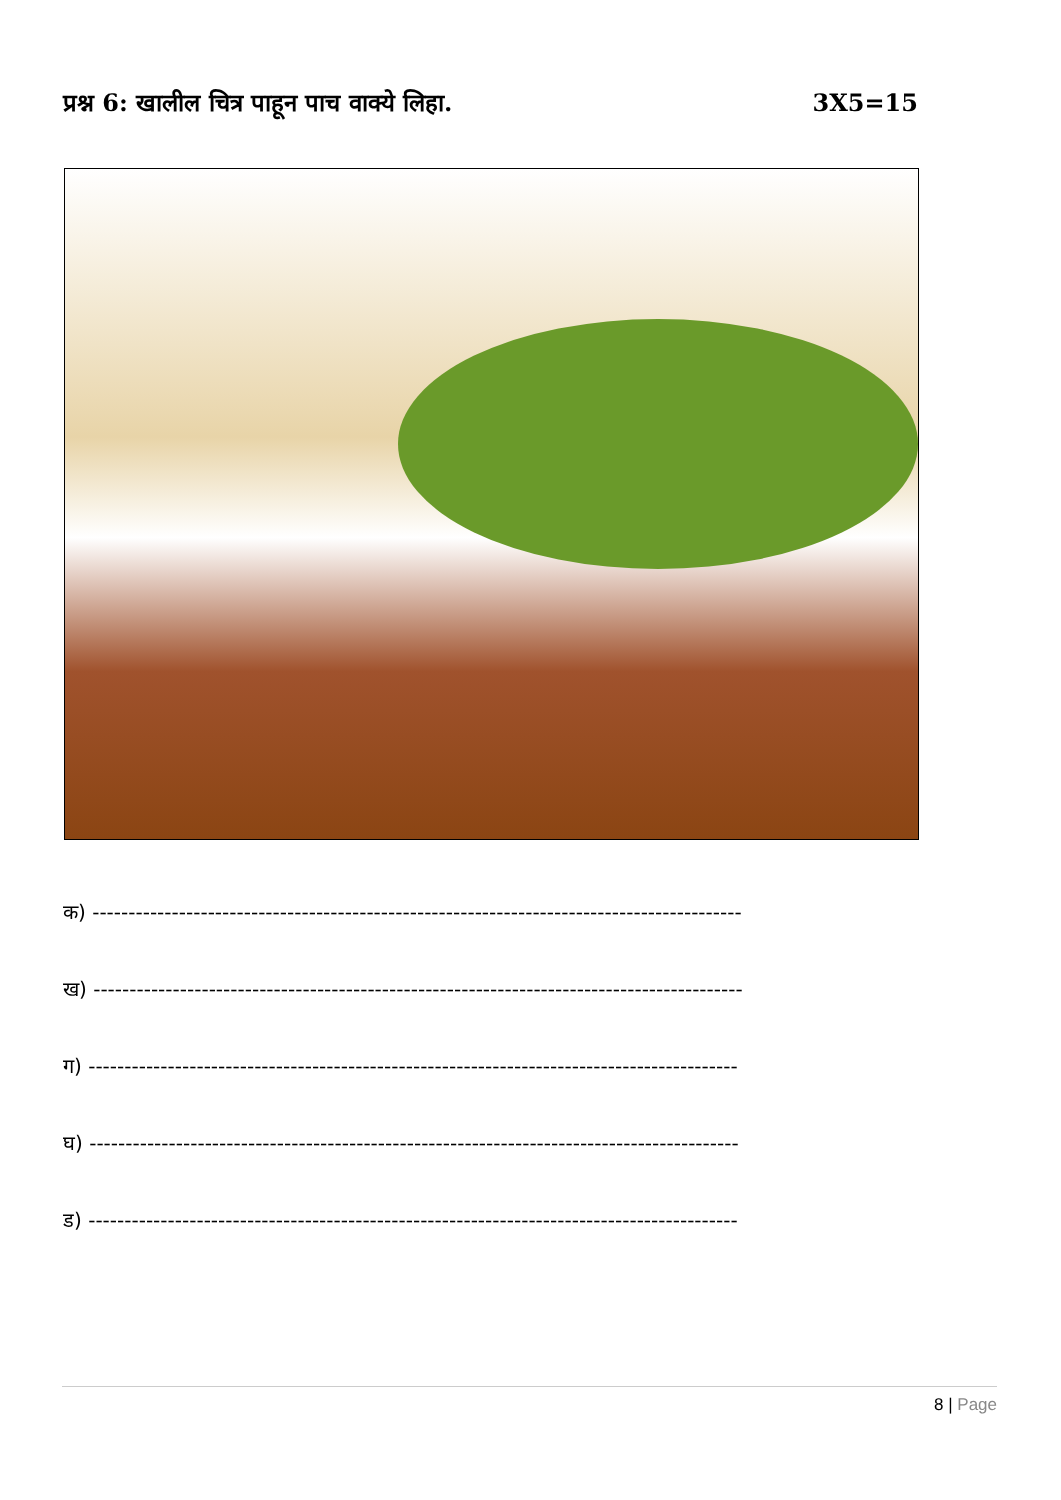प्रश्न 6: खालील चित्र पाहून पाच वाक्ये लिहा.
3X5=15
क) ------------------------------------------------------------------------------------------
ख) ------------------------------------------------------------------------------------------
ग) ------------------------------------------------------------------------------------------
घ) ------------------------------------------------------------------------------------------
ड) ------------------------------------------------------------------------------------------
8 | Page